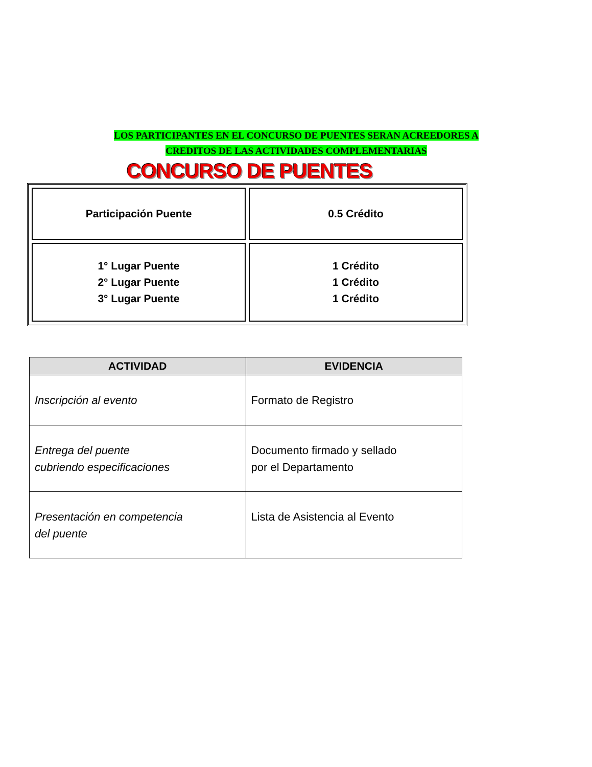LOS PARTICIPANTES EN EL CONCURSO DE PUENTES SERAN ACREEDORES A
CREDITOS DE LAS ACTIVIDADES COMPLEMENTARIAS
CONCURSO DE PUENTES
| Participación Puente | 0.5 Crédito |
| 1° Lugar Puente 2° Lugar Puente 3° Lugar Puente | 1 Crédito 1 Crédito 1 Crédito |
| ACTIVIDAD | EVIDENCIA |
| --- | --- |
| Inscripción al evento | Formato de Registro |
| Entrega del puente cubriendo especificaciones | Documento firmado y sellado por el Departamento |
| Presentación en competencia del puente | Lista de Asistencia al Evento |